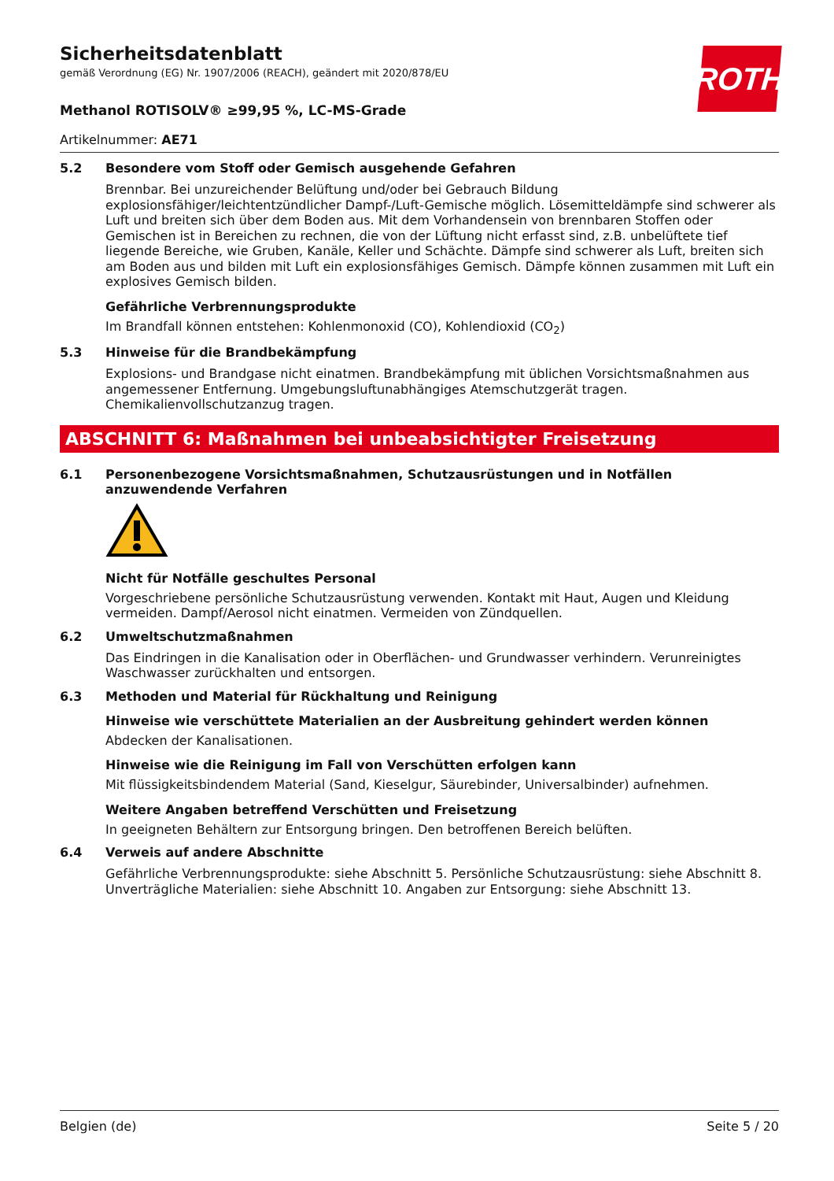Sicherheitsdatenblatt
gemäß Verordnung (EG) Nr. 1907/2006 (REACH), geändert mit 2020/878/EU
ROTH
Methanol ROTISOLV® ≥99,95 %, LC-MS-Grade
Artikelnummer: AE71
5.2 Besondere vom Stoff oder Gemisch ausgehende Gefahren
Brennbar. Bei unzureichender Belüftung und/oder bei Gebrauch Bildung explosionsfähiger/leichtentzündlicher Dampf-/Luft-Gemische möglich. Lösemitteldämpfe sind schwerer als Luft und breiten sich über dem Boden aus. Mit dem Vorhandensein von brennbaren Stoffen oder Gemischen ist in Bereichen zu rechnen, die von der Lüftung nicht erfasst sind, z.B. unbelüftete tief liegende Bereiche, wie Gruben, Kanäle, Keller und Schächte. Dämpfe sind schwerer als Luft, breiten sich am Boden aus und bilden mit Luft ein explosionsfähiges Gemisch. Dämpfe können zusammen mit Luft ein explosives Gemisch bilden.
Gefährliche Verbrennungsprodukte
Im Brandfall können entstehen: Kohlenmonoxid (CO), Kohlendioxid (CO<sub>2</sub>)
5.3 Hinweise für die Brandbekämpfung
Explosions- und Brandgase nicht einatmen. Brandbekämpfung mit üblichen Vorsichtsmaßnahmen aus angemessener Entfernung. Umgebungsluftunabhängiges Atemschutzgerät tragen. Chemikalienvollschutzanzug tragen.
ABSCHNITT 6: Maßnahmen bei unbeabsichtigter Freisetzung
6.1 Personenbezogene Vorsichtsmaßnahmen, Schutzausrüstungen und in Notfällen anzuwendende Verfahren
Nicht für Notfälle geschultes Personal
Vorgeschriebene persönliche Schutzausrüstung verwenden. Kontakt mit Haut, Augen und Kleidung vermeiden. Dampf/Aerosol nicht einatmen. Vermeiden von Zündquellen.
6.2 Umweltschutzmaßnahmen
Das Eindringen in die Kanalisation oder in Oberflächen- und Grundwasser verhindern. Verunreinigtes Waschwasser zurückhalten und entsorgen.
6.3 Methoden und Material für Rückhaltung und Reinigung
Hinweise wie verschüttete Materialien an der Ausbreitung gehindert werden können
Abdecken der Kanalisationen.
Hinweise wie die Reinigung im Fall von Verschütten erfolgen kann
Mit flüssigkeitsbindendem Material (Sand, Kieselgur, Säurebinder, Universalbinder) aufnehmen.
Weitere Angaben betreffend Verschütten und Freisetzung
In geeigneten Behältern zur Entsorgung bringen. Den betroffenen Bereich belüften.
6.4 Verweis auf andere Abschnitte
Gefährliche Verbrennungsprodukte: siehe Abschnitt 5. Persönliche Schutzausrüstung: siehe Abschnitt 8. Unverträgliche Materialien: siehe Abschnitt 10. Angaben zur Entsorgung: siehe Abschnitt 13.
Belgien (de) Seite 5 / 20